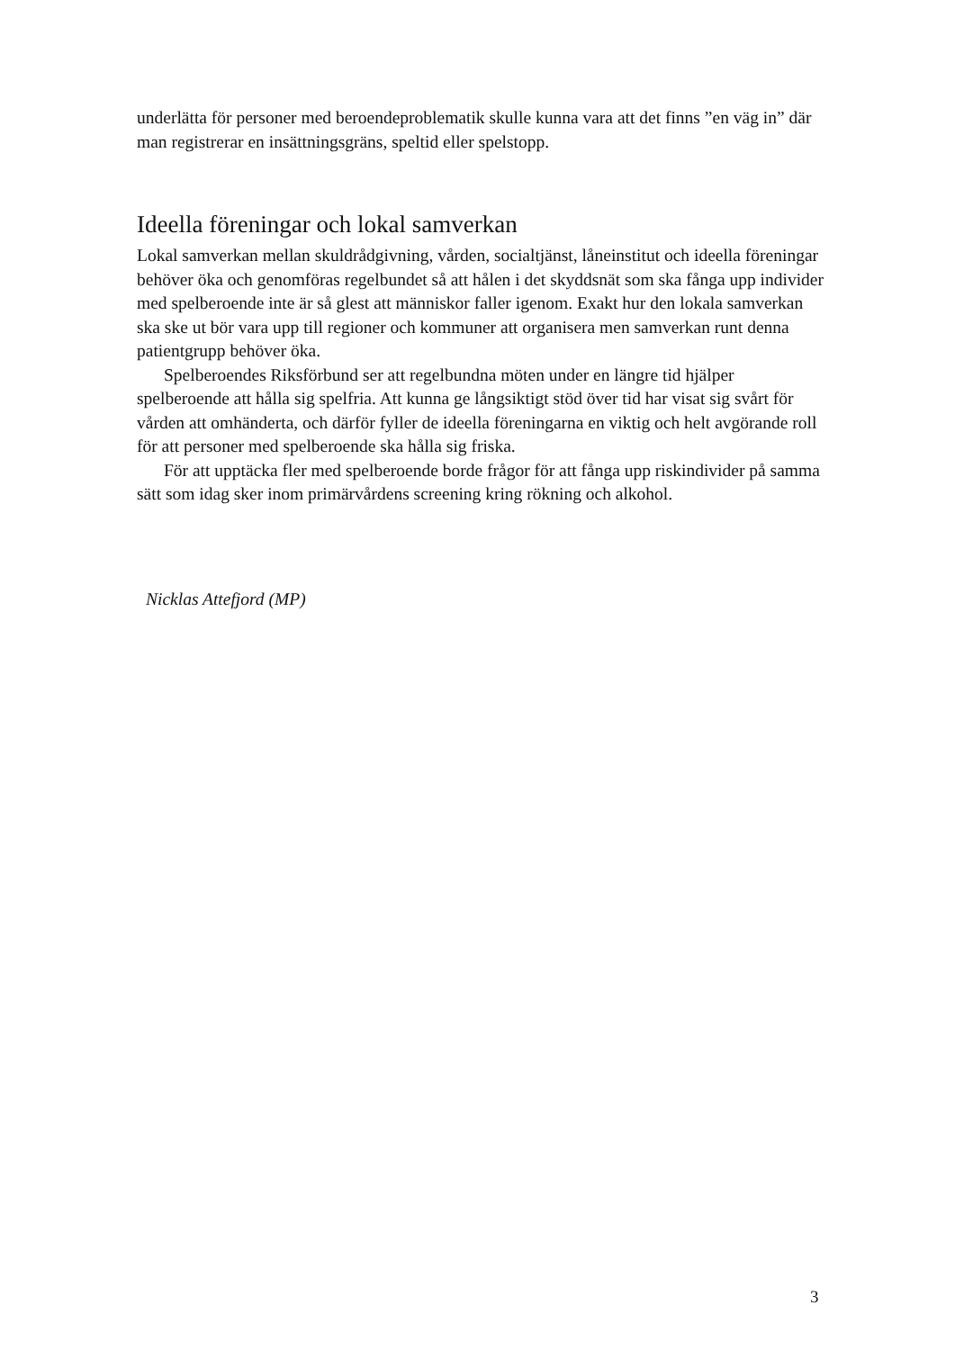underlätta för personer med beroendeproblematik skulle kunna vara att det finns ”en väg in” där man registrerar en insättningsgräns, speltid eller spelstopp.
Ideella föreningar och lokal samverkan
Lokal samverkan mellan skuldrådgivning, vården, socialtjänst, låneinstitut och ideella föreningar behöver öka och genomföras regelbundet så att hålen i det skyddsnät som ska fånga upp individer med spelberoende inte är så glest att människor faller igenom. Exakt hur den lokala samverkan ska ske ut bör vara upp till regioner och kommuner att organisera men samverkan runt denna patientgrupp behöver öka.
Spelberoendes Riksförbund ser att regelbundna möten under en längre tid hjälper spelberoende att hålla sig spelfria. Att kunna ge långsiktigt stöd över tid har visat sig svårt för vården att omhänderta, och därför fyller de ideella föreningarna en viktig och helt avgörande roll för att personer med spelberoende ska hålla sig friska.
För att upptäcka fler med spelberoende borde frågor för att fånga upp riskindivider på samma sätt som idag sker inom primärvårdens screening kring rökning och alkohol.
Nicklas Attefjord (MP)
3